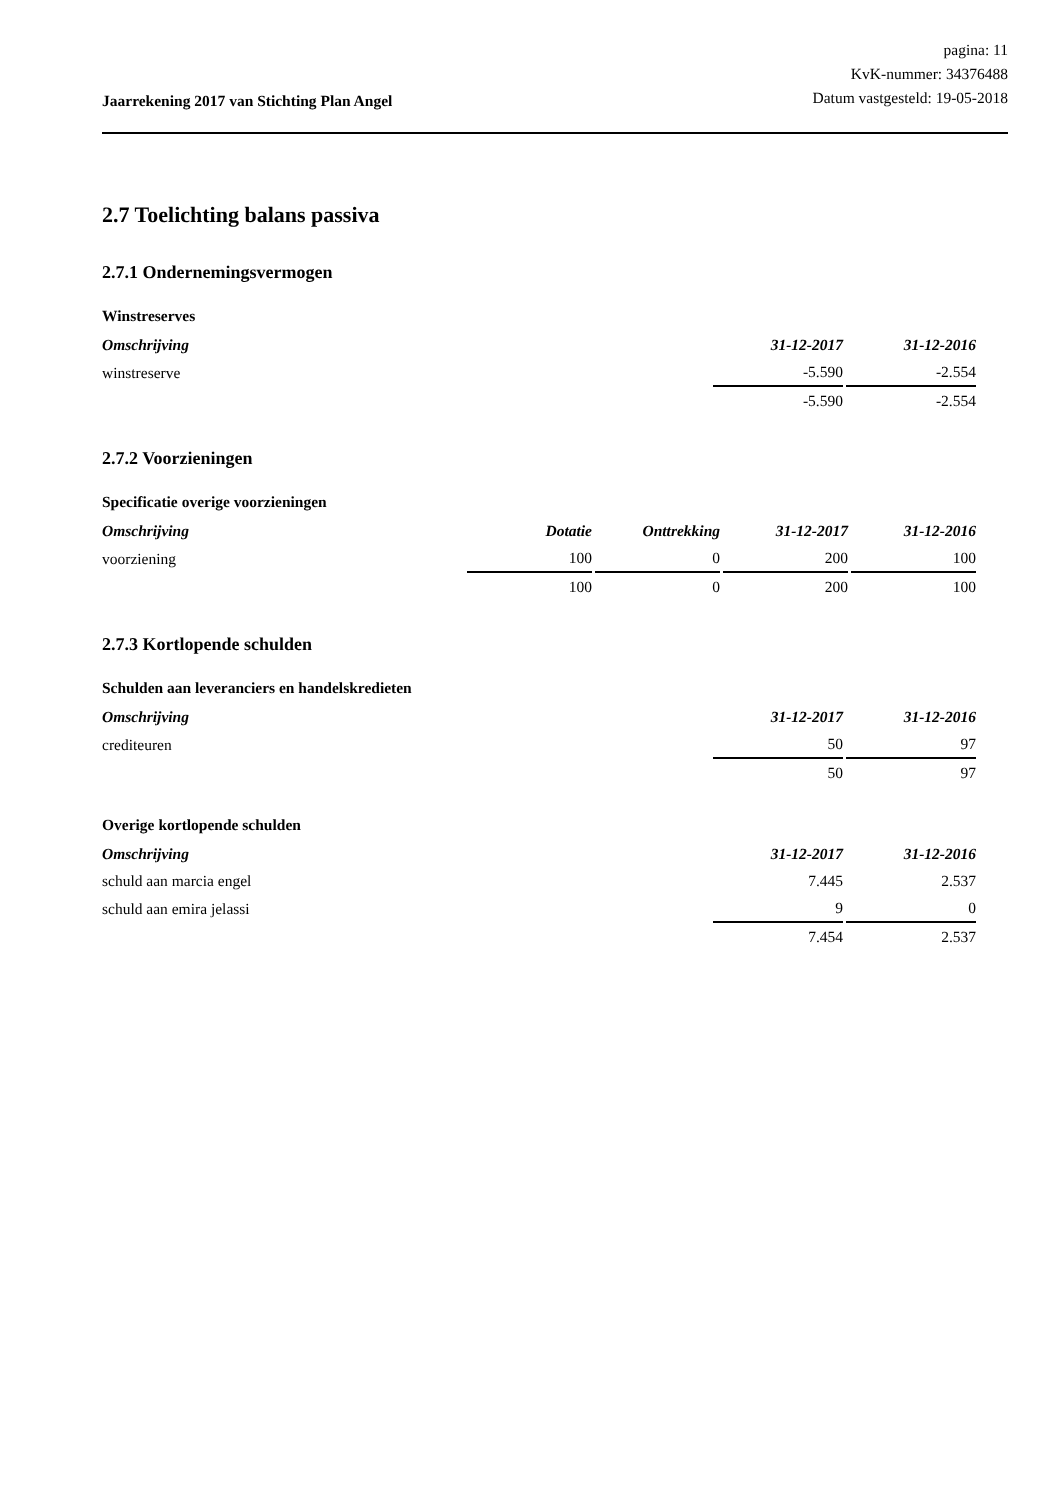Jaarrekening 2017 van Stichting Plan Angel
pagina: 11
KvK-nummer: 34376488
Datum vastgesteld: 19-05-2018
2.7 Toelichting balans passiva
2.7.1 Ondernemingsvermogen
Winstreserves
| Omschrijving | 31-12-2017 | 31-12-2016 |
| --- | --- | --- |
| winstreserve | -5.590 | -2.554 |
| | -5.590 | -2.554 |
2.7.2 Voorzieningen
Specificatie overige voorzieningen
| Omschrijving | Dotatie | Onttrekking | 31-12-2017 | 31-12-2016 |
| --- | --- | --- | --- | --- |
| voorziening | 100 | 0 | 200 | 100 |
| | 100 | 0 | 200 | 100 |
2.7.3 Kortlopende schulden
Schulden aan leveranciers en handelskredieten
| Omschrijving | 31-12-2017 | 31-12-2016 |
| --- | --- | --- |
| crediteuren | 50 | 97 |
| | 50 | 97 |
Overige kortlopende schulden
| Omschrijving | 31-12-2017 | 31-12-2016 |
| --- | --- | --- |
| schuld aan marcia engel | 7.445 | 2.537 |
| schuld aan emira jelassi | 9 | 0 |
| | 7.454 | 2.537 |